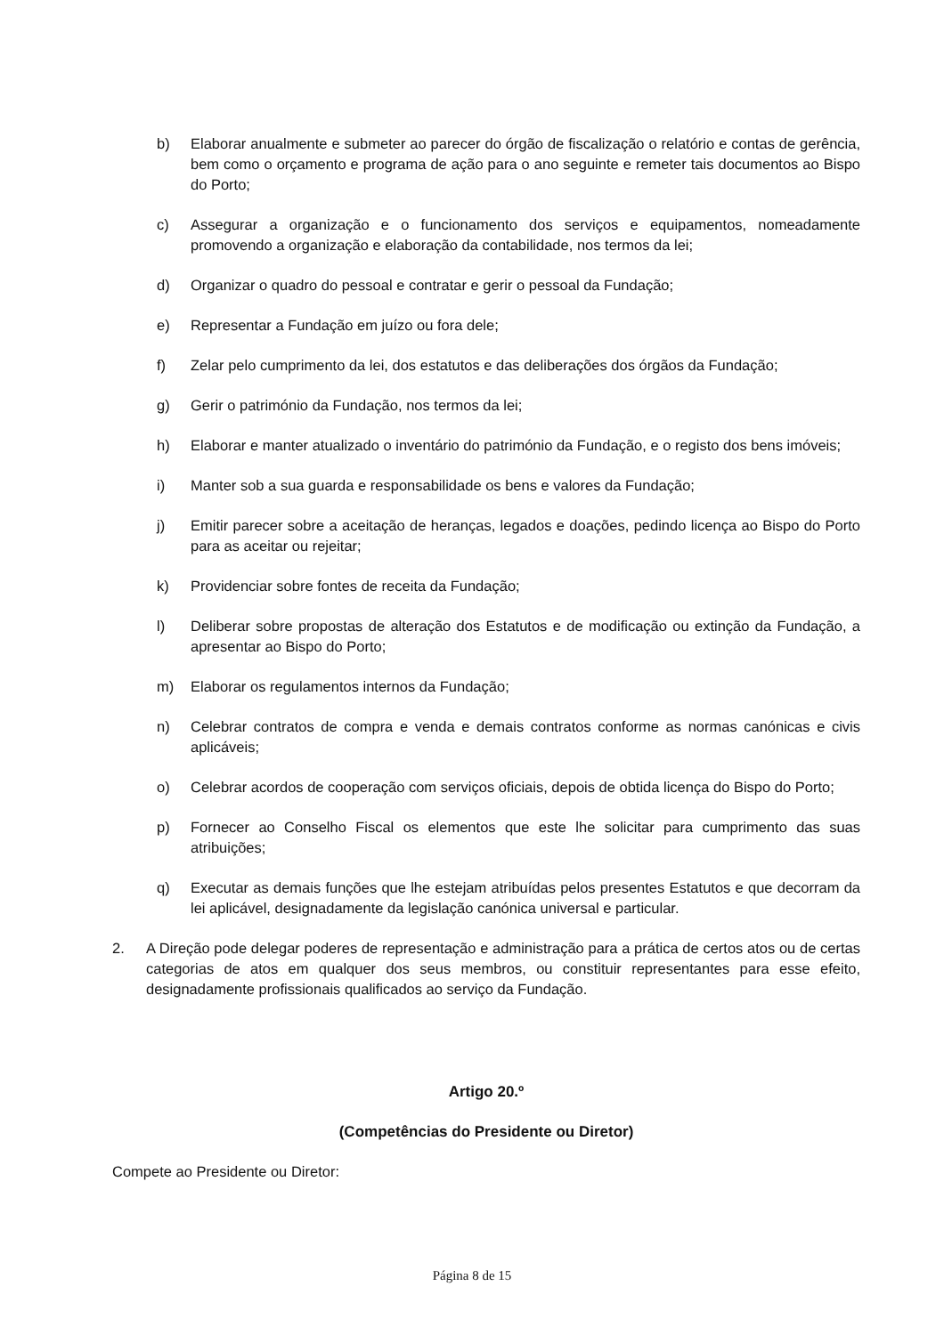b) Elaborar anualmente e submeter ao parecer do órgão de fiscalização o relatório e contas de gerência, bem como o orçamento e programa de ação para o ano seguinte e remeter tais documentos ao Bispo do Porto;
c) Assegurar a organização e o funcionamento dos serviços e equipamentos, nomeadamente promovendo a organização e elaboração da contabilidade, nos termos da lei;
d) Organizar o quadro do pessoal e contratar e gerir o pessoal da Fundação;
e) Representar a Fundação em juízo ou fora dele;
f) Zelar pelo cumprimento da lei, dos estatutos e das deliberações dos órgãos da Fundação;
g) Gerir o património da Fundação, nos termos da lei;
h) Elaborar e manter atualizado o inventário do património da Fundação, e o registo dos bens imóveis;
i) Manter sob a sua guarda e responsabilidade os bens e valores da Fundação;
j) Emitir parecer sobre a aceitação de heranças, legados e doações, pedindo licença ao Bispo do Porto para as aceitar ou rejeitar;
k) Providenciar sobre fontes de receita da Fundação;
l) Deliberar sobre propostas de alteração dos Estatutos e de modificação ou extinção da Fundação, a apresentar ao Bispo do Porto;
m) Elaborar os regulamentos internos da Fundação;
n) Celebrar contratos de compra e venda e demais contratos conforme as normas canónicas e civis aplicáveis;
o) Celebrar acordos de cooperação com serviços oficiais, depois de obtida licença do Bispo do Porto;
p) Fornecer ao Conselho Fiscal os elementos que este lhe solicitar para cumprimento das suas atribuições;
q) Executar as demais funções que lhe estejam atribuídas pelos presentes Estatutos e que decorram da lei aplicável, designadamente da legislação canónica universal e particular.
2. A Direção pode delegar poderes de representação e administração para a prática de certos atos ou de certas categorias de atos em qualquer dos seus membros, ou constituir representantes para esse efeito, designadamente profissionais qualificados ao serviço da Fundação.
Artigo 20.º
(Competências do Presidente ou Diretor)
Compete ao Presidente ou Diretor:
Página 8 de 15